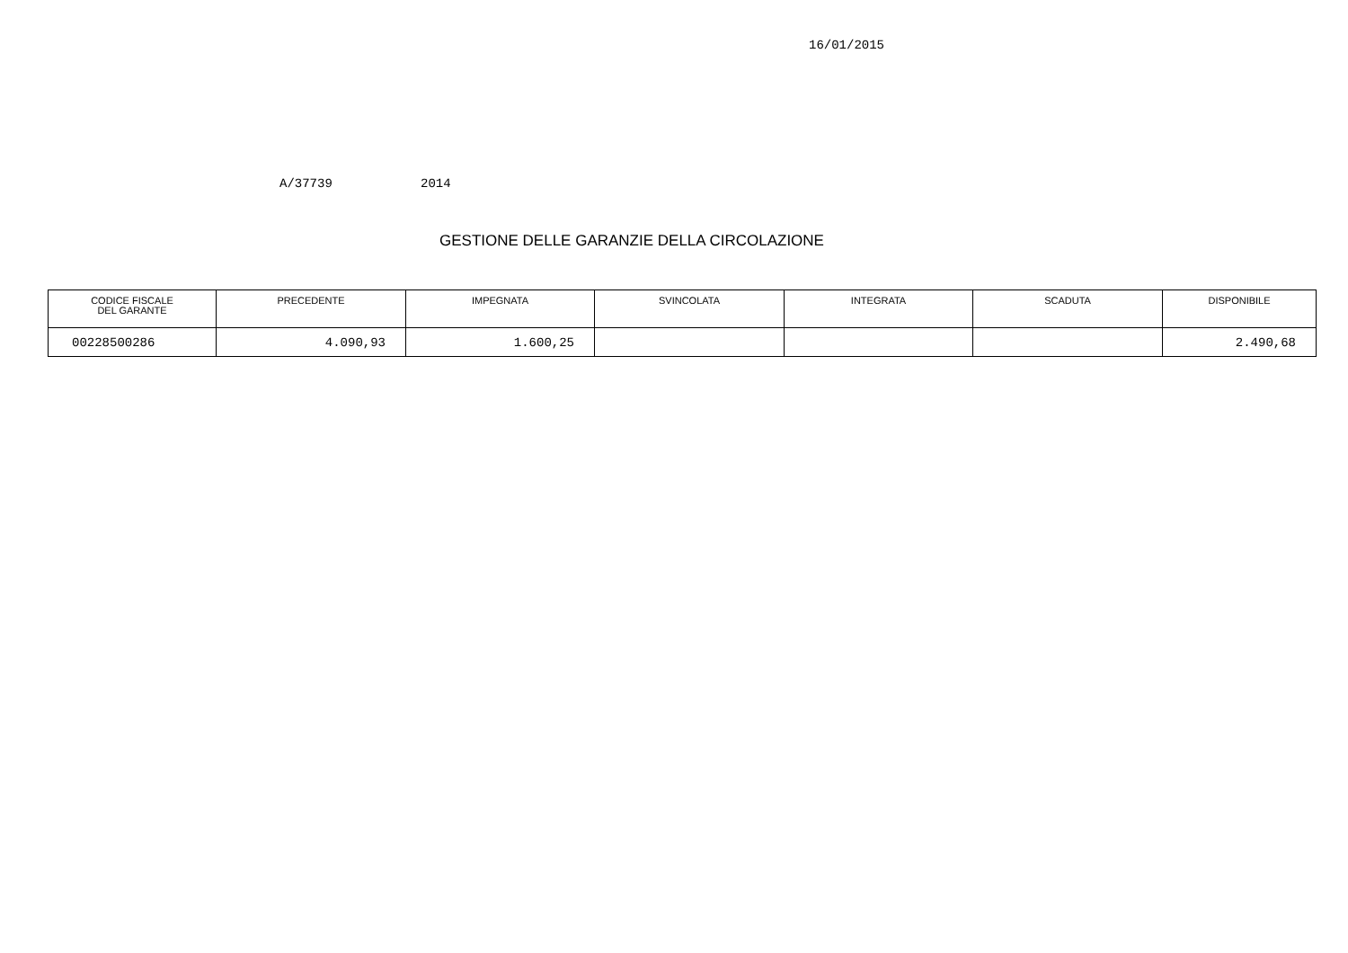16/01/2015
A/37739 2014
GESTIONE DELLE GARANZIE DELLA CIRCOLAZIONE
| CODICE FISCALE DEL GARANTE | PRECEDENTE | IMPEGNATA | SVINCOLATA | INTEGRATA | SCADUTA | DISPONIBILE |
| --- | --- | --- | --- | --- | --- | --- |
| 00228500286 | 4.090,93 | 1.600,25 | | | | 2.490,68 |